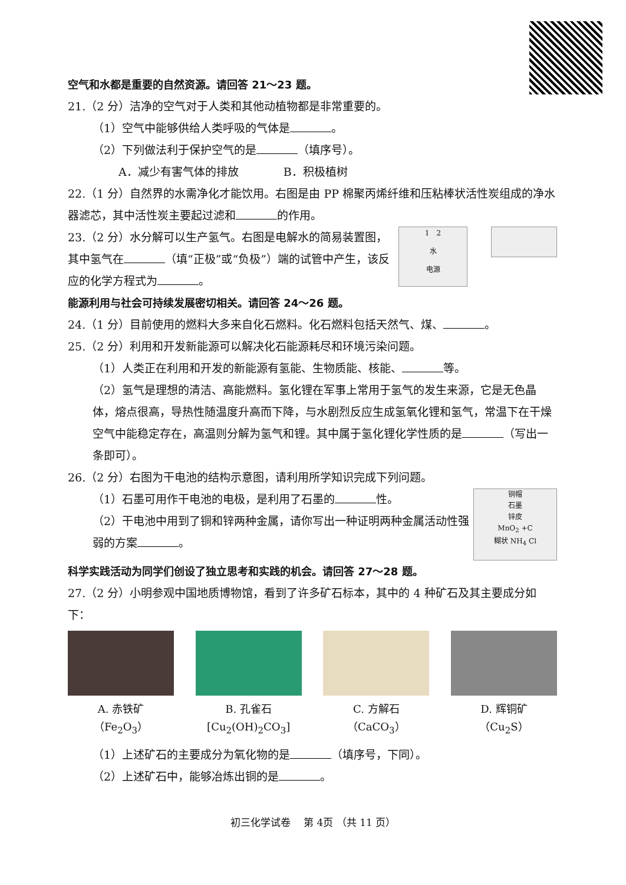空气和水都是重要的自然资源。请回答 21～23 题。
21.（2 分）洁净的空气对于人类和其他动植物都是非常重要的。
（1）空气中能够供给人类呼吸的气体是 。
（2）下列做法利于保护空气的是 （填序号）。
A．减少有害气体的排放　　　　B．积极植树
22.（1 分）自然界的水需净化才能饮用。右图是由 PP 棉聚丙烯纤维和压粘棒状活性炭组成的净水器滤芯，其中活性炭主要起过滤和 的作用。
1　2
水
电源
23.（2 分）水分解可以生产氢气。右图是电解水的简易装置图，其中氢气在 （填“正极”或“负极”）端的试管中产生，该反应的化学方程式为 。
能源利用与社会可持续发展密切相关。请回答 24～26 题。
24.（1 分）目前使用的燃料大多来自化石燃料。化石燃料包括天然气、煤、 。
25.（2 分）利用和开发新能源可以解决化石能源耗尽和环境污染问题。
（1）人类正在利用和开发的新能源有氢能、生物质能、核能、 等。
（2）氢气是理想的清洁、高能燃料。氢化锂在军事上常用于氢气的发生来源，它是无色晶体，熔点很高，导热性随温度升高而下降，与水剧烈反应生成氢氧化锂和氢气，常温下在干燥空气中能稳定存在，高温则分解为氢气和锂。其中属于氢化锂化学性质的是 （写出一条即可）。
26.（2 分）右图为干电池的结构示意图，请利用所学知识完成下列问题。
铜帽
石墨
锌皮
MnO<sub>2</sub> +C
糊状 NH<sub>4</sub> Cl
（1）石墨可用作干电池的电极，是利用了石墨的 性。
（2）干电池中用到了铜和锌两种金属，请你写出一种证明两种金属活动性强弱的方案 。
科学实践活动为同学们创设了独立思考和实践的机会。请回答 27～28 题。
27.（2 分）小明参观中国地质博物馆，看到了许多矿石标本，其中的 4 种矿石及其主要成分如下：
A. 赤铁矿
（Fe<sub>2</sub>O<sub>3</sub>）
B. 孔雀石
[Cu<sub>2</sub>(OH)<sub>2</sub>CO<sub>3</sub>]
C. 方解石
（CaCO<sub>3</sub>）
D. 辉铜矿
（Cu<sub>2</sub>S）
（1）上述矿石的主要成分为氧化物的是 （填序号，下同）。
（2）上述矿石中，能够冶炼出铜的是 。
初三化学试卷　 第 4页 （共 11 页）